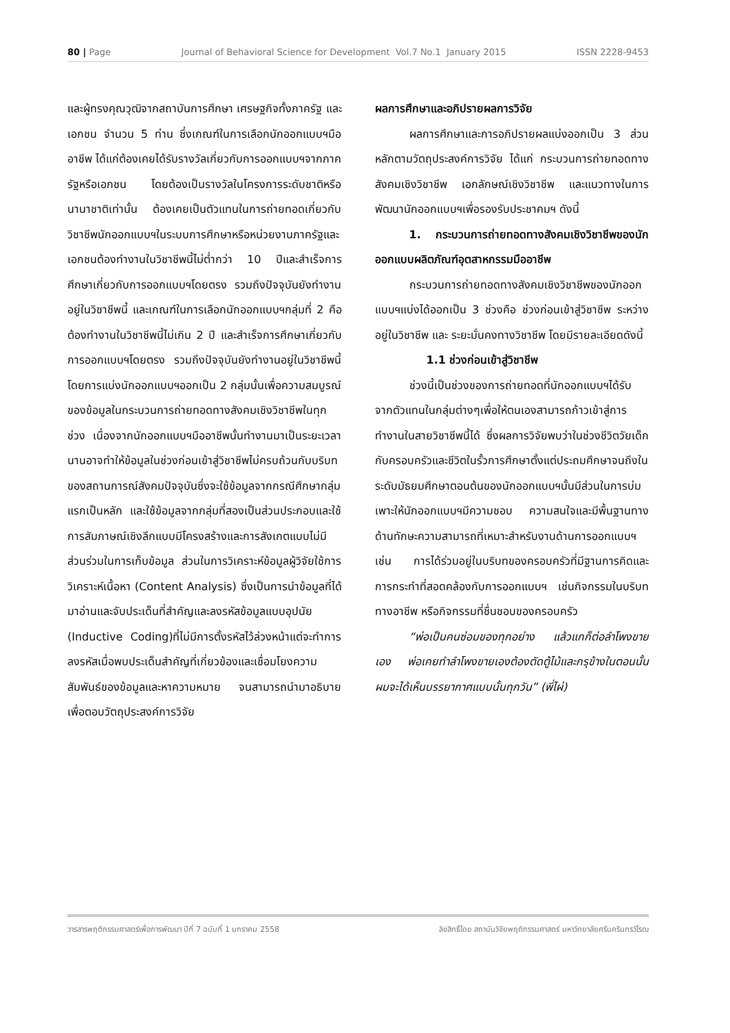80 | Page Journal of Behavioral Science for Development Vol.7 No.1 January 2015 ISSN 2228-9453
และผู้ทรงคุณวุฒิจากสถาบันการศึกษา เศรษฐกิจทั้งภาครัฐ และเอกชน จำนวน 5 ท่าน ซึ่งเกณฑ์ในการเลือกนักออกแบบฯมืออาชีพ ได้แก่ต้องเคยได้รับรางวัลเกี่ยวกับการออกแบบฯจากภาครัฐหรือเอกชน โดยต้องเป็นรางวัลในโครงการระดับชาติหรือนานาชาติเท่านั้น ต้องเคยเป็นตัวแทนในการถ่ายทอดเกี่ยวกับวิชาชีพนักออกแบบฯในระบบการศึกษาหรือหน่วยงานภาครัฐและเอกชนต้องทำงานในวิชาชีพนี้ไม่ต่ำกว่า 10 ปีและสำเร็จการศึกษาเกี่ยวกับการออกแบบฯโดยตรง รวมถึงปัจจุบันยังทำงานอยู่ในวิชาชีพนี้ และเกณฑ์ในการเลือกนักออกแบบฯกลุ่มที่ 2 คือ ต้องทำงานในวิชาชีพนี้ไม่เกิน 2 ปี และสำเร็จการศึกษาเกี่ยวกับการออกแบบฯโดยตรง รวมถึงปัจจุบันยังทำงานอยู่ในวิชาชีพนี้ โดยการแบ่งนักออกแบบฯออกเป็น 2 กลุ่มนั้นเพื่อความสมบูรณ์ของข้อมูลในกระบวนการถ่ายทอดทางสังคมเชิงวิชาชีพในทุกช่วง เนื่องจากนักออกแบบฯมืออาชีพนั้นทำงานมาเป็นระยะเวลานานอาจทำให้ข้อมูลในช่วงก่อนเข้าสู่วิชาชีพไม่ครบถ้วนกับบริบทของสถานการณ์สังคมปัจจุบันซึ่งจะใช้ข้อมูลจากกรณีศึกษากลุ่มแรกเป็นหลัก และใช้ข้อมูลจากกลุ่มที่สองเป็นส่วนประกอบและใช้การสัมภาษณ์เชิงลึกแบบมีโครงสร้างและการสังเกตแบบไม่มีส่วนร่วมในการเก็บข้อมูล ส่วนในการวิเคราะห์ข้อมูลผู้วิจัยใช้การวิเคราะห์เนื้อหา (Content Analysis) ซึ่งเป็นการนำข้อมูลที่ได้มาอ่านและจับประเด็นที่สำคัญและลงรหัสข้อมูลแบบอุปนัย (Inductive Coding)ที่ไม่มีการตั้งรหัสไว้ล่วงหน้าแต่จะทำการลงรหัสเมื่อพบประเด็นสำคัญที่เกี่ยวข้องและเชื่อมโยงความสัมพันธ์ของข้อมูลและหาความหมาย จนสามารถนำมาอธิบายเพื่อตอบวัตถุประสงค์การวิจัย
ผลการศึกษาและอภิปรายผลการวิจัย
ผลการศึกษาและการอภิปรายผลแบ่งออกเป็น 3 ส่วนหลักตามวัตถุประสงค์การวิจัย ได้แก่ กระบวนการถ่ายทอดทางสังคมเชิงวิชาชีพ เอกลักษณ์เชิงวิชาชีพ และแนวทางในการพัฒนานักออกแบบฯเพื่อรองรับประชาคมฯ ดังนี้
1. กระบวนการถ่ายทอดทางสังคมเชิงวิชาชีพของนักออกแบบผลิตภัณฑ์อุตสาหกรรมมืออาชีพ
กระบวนการถ่ายทอดทางสังคมเชิงวิชาชีพของนักออกแบบฯแบ่งได้ออกเป็น 3 ช่วงคือ ช่วงก่อนเข้าสู่วิชาชีพ ระหว่างอยู่ในวิชาชีพ และ ระยะมั่นคงทางวิชาชีพ โดยมีรายละเอียดดังนี้
1.1 ช่วงก่อนเข้าสู่วิชาชีพ
ช่วงนี้เป็นช่วงของการถ่ายทอดที่นักออกแบบฯได้รับจากตัวแทนในกลุ่มต่างๆเพื่อให้ตนเองสามารถก้าวเข้าสู่การทำงานในสายวิชาชีพนี้ได้ ซึ่งผลการวิจัยพบว่าในช่วงชีวิตวัยเด็กกับครอบครัวและชีวิตในรั้วการศึกษาตั้งแต่ประถมศึกษาจนถึงในระดับมัธยมศึกษาตอนต้นของนักออกแบบฯนั้นมีส่วนในการบ่มเพาะให้นักออกแบบฯมีความชอบ ความสนใจและมีพื้นฐานทางด้านทักษะความสามารถที่เหมาะสำหรับงานด้านการออกแบบฯ เช่น การได้ร่วมอยู่ในบริบทของครอบครัวที่มีฐานการคิดและการกระทำที่สอดคล้องกับการออกแบบฯ เช่นกิจกรรมในบริบททางอาชีพ หรือกิจกรรมที่ชื่นชอบของครอบครัว
“พ่อเป็นคนซ่อมของทุกอย่าง แล้วแกก็ต่อลำโพงขายเอง พ่อเคยทำลำโพงขายเองต้องตัดตู้ไม้และกรุข้างในตอนนั้นผมจะได้เห็นบรรยากาศแบบนั้นทุกวัน” (พี่ไผ่)
วารสารพฤติกรรมศาสตร์เพื่อการพัฒนา ปีที่ 7 ฉบับที่ 1 มกราคม 2558 ลิขสิทธิ์โดย สถาบันวิจัยพฤติกรรมศาสตร์ มหาวิทยาลัยศรีนครินทรวิโรฒ